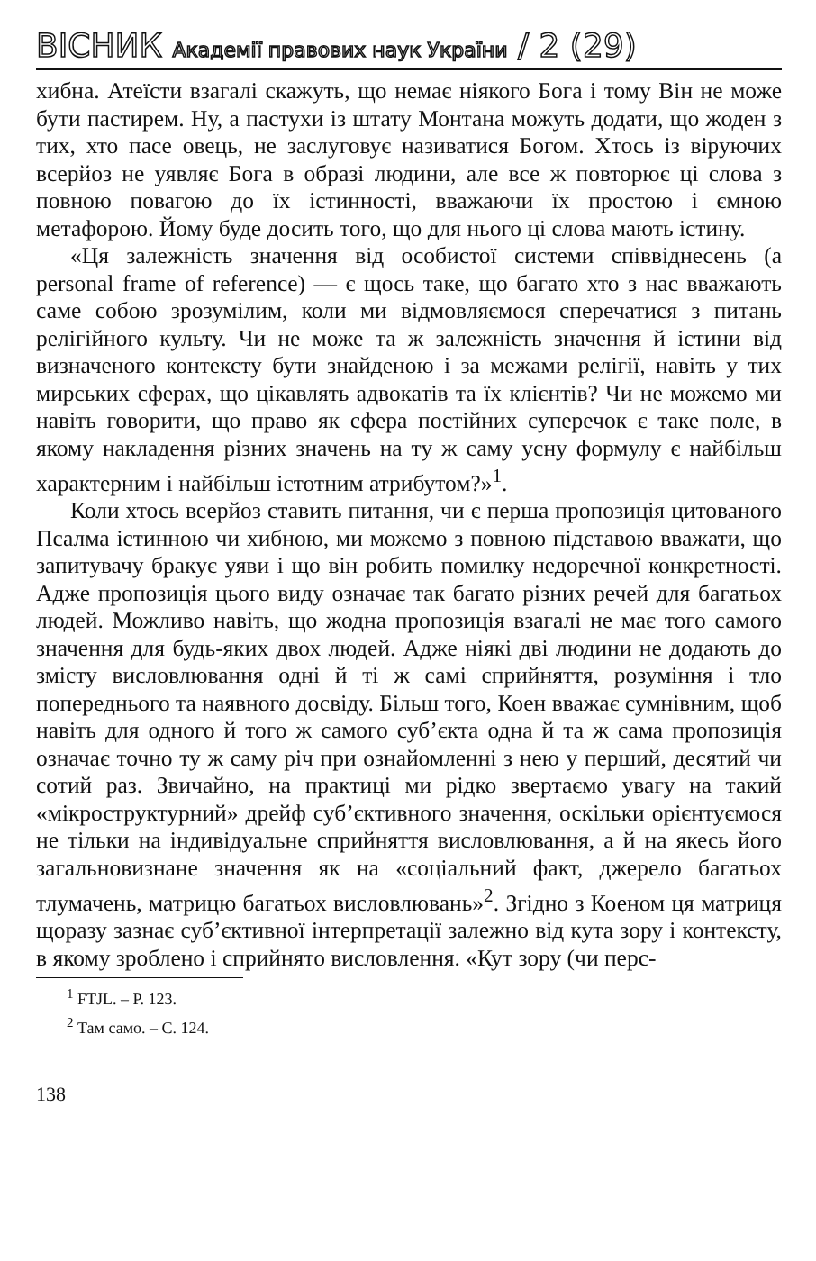ВІСНИК Академії правових наук України / 2 (29)
хибна. Атеїсти взагалі скажуть, що немає ніякого Бога і тому Він не може бути пастирем. Ну, а пастухи із штату Монтана можуть додати, що жоден з тих, хто пасе овець, не заслуговує називатися Богом. Хтось із віруючих всерйоз не уявляє Бога в образі людини, але все ж повторює ці слова з повною повагою до їх істинності, вважаючи їх простою і ємною метафорою. Йому буде досить того, що для нього ці слова мають істину.
«Ця залежність значення від особистої системи співвіднесень (a personal frame of reference) — є щось таке, що багато хто з нас вважають саме собою зрозумілим, коли ми відмовляємося сперечатися з питань релігійного культу. Чи не може та ж залежність значення й істини від визначеного контексту бути знайденою і за межами релігії, навіть у тих мирських сферах, що цікавлять адвокатів та їх клієнтів? Чи не можемо ми навіть говорити, що право як сфера постійних суперечок є таке поле, в якому накладення різних значень на ту ж саму усну формулу є найбільш характерним і найбільш істотним атрибутом?»<sup>1</sup>.
Коли хтось всерйоз ставить питання, чи є перша пропозиція цитованого Псалма істинною чи хибною, ми можемо з повною підставою вважати, що запитувачу бракує уяви і що він робить помилку недоречної конкретності. Адже пропозиція цього виду означає так багато різних речей для багатьох людей. Можливо навіть, що жодна пропозиція взагалі не має того самого значення для будь-яких двох людей. Адже ніякі дві людини не додають до змісту висловлювання одні й ті ж самі сприйняття, розуміння і тло попереднього та наявного досвіду. Більш того, Коен вважає сумнівним, щоб навіть для одного й того ж самого суб’єкта одна й та ж сама пропозиція означає точно ту ж саму річ при ознайомленні з нею у перший, десятий чи сотий раз. Звичайно, на практиці ми рідко звертаємо увагу на такий «мікроструктурний» дрейф суб’єктивного значення, оскільки орієнтуємося не тільки на індивідуальне сприйняття висловлювання, а й на якесь його загальновизнане значення як на «соціальний факт, джерело багатьох тлумачень, матрицю багатьох висловлювань»<sup>2</sup>. Згідно з Коеном ця матриця щоразу зазнає суб’єктивної інтерпретації залежно від кута зору і контексту, в якому зроблено і сприйнято висловлення. «Кут зору (чи перс-
<sup>1</sup> FTJL. – P. 123.
<sup>2</sup> Там само. – С. 124.
138